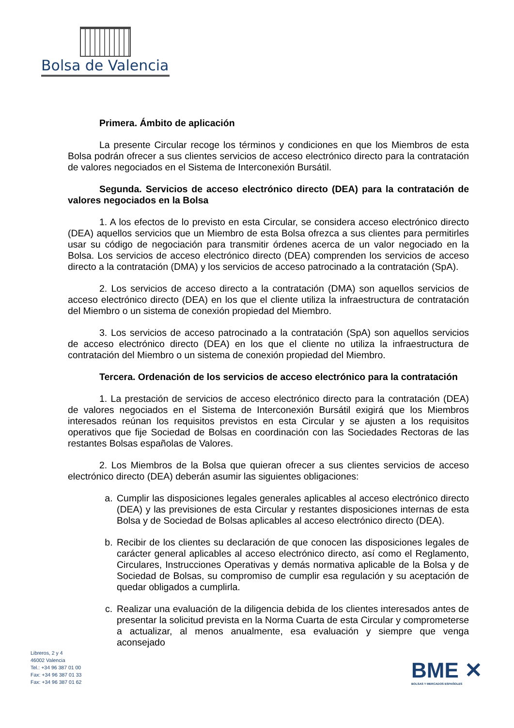Bolsa de Valencia
Primera. Ámbito de aplicación
La presente Circular recoge los términos y condiciones en que los Miembros de esta Bolsa podrán ofrecer a sus clientes servicios de acceso electrónico directo para la contratación de valores negociados en el Sistema de Interconexión Bursátil.
Segunda. Servicios de acceso electrónico directo (DEA) para la contratación de valores negociados en la Bolsa
1. A los efectos de lo previsto en esta Circular, se considera acceso electrónico directo (DEA) aquellos servicios que un Miembro de esta Bolsa ofrezca a sus clientes para permitirles usar su código de negociación para transmitir órdenes acerca de un valor negociado en la Bolsa. Los servicios de acceso electrónico directo (DEA) comprenden los servicios de acceso directo a la contratación (DMA) y los servicios de acceso patrocinado a la contratación (SpA).
2. Los servicios de acceso directo a la contratación (DMA) son aquellos servicios de acceso electrónico directo (DEA) en los que el cliente utiliza la infraestructura de contratación del Miembro o un sistema de conexión propiedad del Miembro.
3. Los servicios de acceso patrocinado a la contratación (SpA) son aquellos servicios de acceso electrónico directo (DEA) en los que el cliente no utiliza la infraestructura de contratación del Miembro o un sistema de conexión propiedad del Miembro.
Tercera. Ordenación de los servicios de acceso electrónico para la contratación
1. La prestación de servicios de acceso electrónico directo para la contratación (DEA) de valores negociados en el Sistema de Interconexión Bursátil exigirá que los Miembros interesados reúnan los requisitos previstos en esta Circular y se ajusten a los requisitos operativos que fije Sociedad de Bolsas en coordinación con las Sociedades Rectoras de las restantes Bolsas españolas de Valores.
2. Los Miembros de la Bolsa que quieran ofrecer a sus clientes servicios de acceso electrónico directo (DEA) deberán asumir las siguientes obligaciones:
a. Cumplir las disposiciones legales generales aplicables al acceso electrónico directo (DEA) y las previsiones de esta Circular y restantes disposiciones internas de esta Bolsa y de Sociedad de Bolsas aplicables al acceso electrónico directo (DEA).
b. Recibir de los clientes su declaración de que conocen las disposiciones legales de carácter general aplicables al acceso electrónico directo, así como el Reglamento, Circulares, Instrucciones Operativas y demás normativa aplicable de la Bolsa y de Sociedad de Bolsas, su compromiso de cumplir esa regulación y su aceptación de quedar obligados a cumplirla.
c. Realizar una evaluación de la diligencia debida de los clientes interesados antes de presentar la solicitud prevista en la Norma Cuarta de esta Circular y comprometerse a actualizar, al menos anualmente, esa evaluación y siempre que venga aconsejado
Libreros, 2 y 4
46002 Valencia
Tel.: +34 96 387 01 00
Fax: +34 96 387 01 33
Fax: +34 96 387 01 62
BME ✕
BOLSAS Y MERCADOS ESPAÑOLES